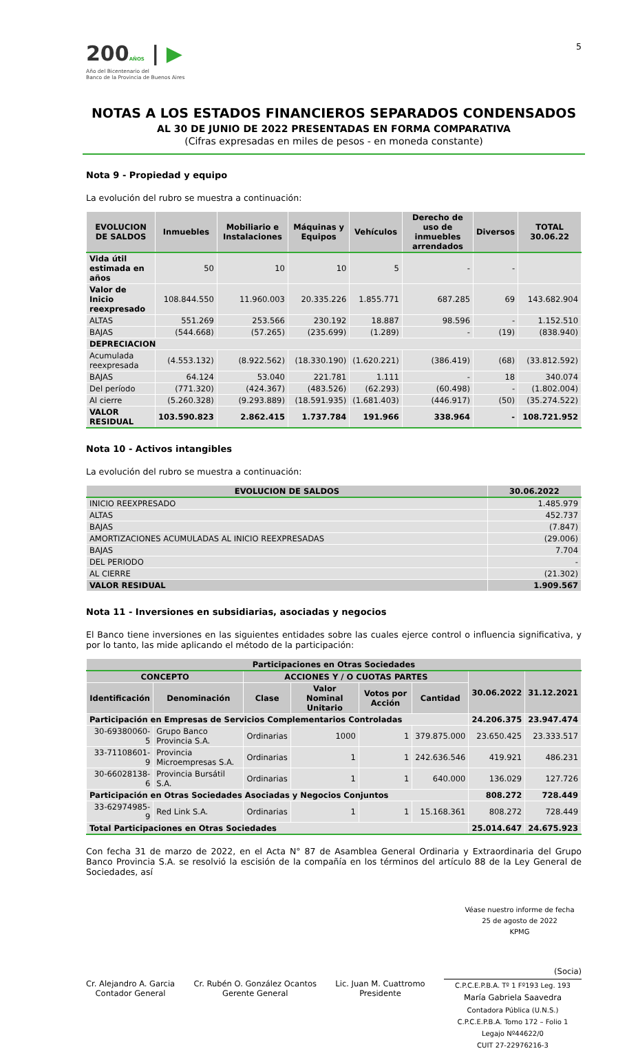200AÑOS | ▶
Año del Bicentenario del
Banco de la Provincia de Buenos Aires
5
NOTAS A LOS ESTADOS FINANCIEROS SEPARADOS CONDENSADOS
AL 30 DE JUNIO DE 2022 PRESENTADAS EN FORMA COMPARATIVA
(Cifras expresadas en miles de pesos - en moneda constante)
Nota 9 - Propiedad y equipo
La evolución del rubro se muestra a continuación:
| EVOLUCION DE SALDOS | Inmuebles | Mobiliario e Instalaciones | Máquinas y Equipos | Vehículos | Derecho de uso de inmuebles arrendados | Diversos | TOTAL 30.06.22 |
| --- | --- | --- | --- | --- | --- | --- | --- |
| Vida útil estimada en años | 50 | 10 | 10 | 5 | - | - | |
| Valor de Inicio reexpresado | 108.844.550 | 11.960.003 | 20.335.226 | 1.855.771 | 687.285 | 69 | 143.682.904 |
| ALTAS | 551.269 | 253.566 | 230.192 | 18.887 | 98.596 | - | 1.152.510 |
| BAJAS | (544.668) | (57.265) | (235.699) | (1.289) | - | (19) | (838.940) |
| DEPRECIACION | | | | | | | |
| Acumulada reexpresada | (4.553.132) | (8.922.562) | (18.330.190) | (1.620.221) | (386.419) | (68) | (33.812.592) |
| BAJAS | 64.124 | 53.040 | 221.781 | 1.111 | - | 18 | 340.074 |
| Del período | (771.320) | (424.367) | (483.526) | (62.293) | (60.498) | - | (1.802.004) |
| Al cierre | (5.260.328) | (9.293.889) | (18.591.935) | (1.681.403) | (446.917) | (50) | (35.274.522) |
| VALOR RESIDUAL | 103.590.823 | 2.862.415 | 1.737.784 | 191.966 | 338.964 | - | 108.721.952 |
Nota 10 - Activos intangibles
La evolución del rubro se muestra a continuación:
| EVOLUCION DE SALDOS | 30.06.2022 |
| --- | --- |
| INICIO REEXPRESADO | 1.485.979 |
| ALTAS | 452.737 |
| BAJAS | (7.847) |
| AMORTIZACIONES ACUMULADAS AL INICIO REEXPRESADAS | (29.006) |
| BAJAS | 7.704 |
| DEL PERIODO | - |
| AL CIERRE | (21.302) |
| VALOR RESIDUAL | 1.909.567 |
Nota 11 - Inversiones en subsidiarias, asociadas y negocios
El Banco tiene inversiones en las siguientes entidades sobre las cuales ejerce control o influencia significativa, y por lo tanto, las mide aplicando el método de la participación:
| Participaciones en Otras Sociedades | | | | | | | |
| --- | --- | --- | --- | --- | --- | --- | --- |
| CONCEPTO | | ACCIONES Y / O CUOTAS PARTES | | | | 30.06.2022 | 31.12.2021 |
| Identificación | Denominación | Clase | Valor Nominal Unitario | Votos por Acción | Cantidad | | |
| Participación en Empresas de Servicios Complementarios Controladas | | | | | | 24.206.375 | 23.947.474 |
| 30-69380060-5 | Grupo Banco Provincia S.A. | Ordinarias | 1000 | 1 | 379.875.000 | 23.650.425 | 23.333.517 |
| 33-71108601-9 | Provincia Microempresas S.A. | Ordinarias | 1 | 1 | 242.636.546 | 419.921 | 486.231 |
| 30-66028138-6 | Provincia Bursátil S.A. | Ordinarias | 1 | 1 | 640.000 | 136.029 | 127.726 |
| Participación en Otras Sociedades Asociadas y Negocios Conjuntos | | | | | | 808.272 | 728.449 |
| 33-62974985-9 | Red Link S.A. | Ordinarias | 1 | 1 | 15.168.361 | 808.272 | 728.449 |
| Total Participaciones en Otras Sociedades | | | | | | 25.014.647 | 24.675.923 |
Con fecha 31 de marzo de 2022, en el Acta N° 87 de Asamblea General Ordinaria y Extraordinaria del Grupo Banco Provincia S.A. se resolvió la escisión de la compañía en los términos del artículo 88 de la Ley General de Sociedades, así
Véase nuestro informe de fecha
25 de agosto de 2022
KPMG
Cr. Alejandro A. Garcia
Contador General
Cr. Rubén O. González Ocantos
Gerente General
Lic. Juan M. Cuattromo
Presidente
(Socia)
C.P.C.E.P.B.A. Tº 1 Fº193 Leg. 193
María Gabriela Saavedra
Contadora Pública (U.N.S.)
C.P.C.E.P.B.A. Tomo 172 – Folio 1
Legajo Nº44622/0
CUIT 27-22976216-3